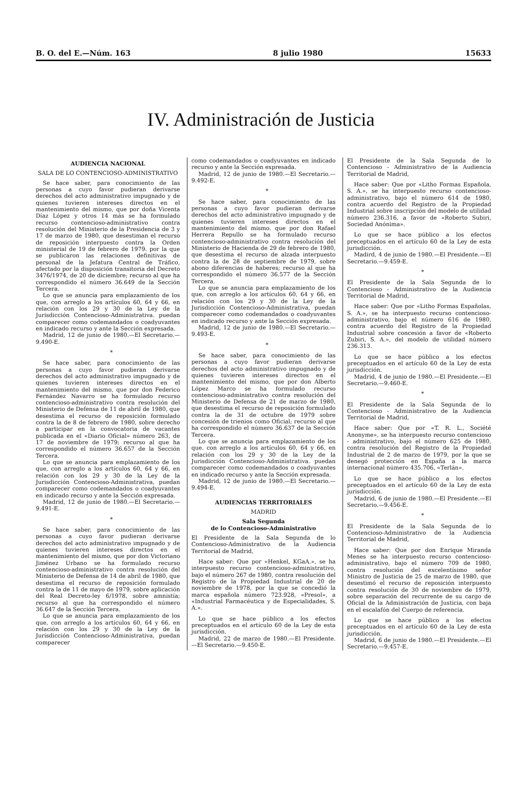B. O. del E.—Núm. 163 8 julio 1980 15633
IV. Administración de Justicia
AUDIENCIA NACIONAL
SALA DE LO CONTENCIOSO-ADMINISTRATIVO
Se hace saber, para conocimiento de las personas a cuyo favor pudieran derivarse derechos del acto administrativo impugnado y de quienes tuvieren intereses directos en el mantenimiento del mismo, que por doña Vicenta Díaz López y otros 14 más se ha formulado recurso contencioso-administrativo contra resolución del Ministerio de la Presidencia de 3 y 17 de marzo de 1980, que desestiman el recurso de reposición interpuesto contra la Orden ministerial de 19 de febrero de 1979. por la que se publicaron las relaciones definitivas de personal de la Jefatura Central de Tráfico, afectado por la disposición transitoria del Decreto 3476/1974, de 20 de diciembre; recurso al que ha correspondido el número 36.649 de la Sección Tercera.
Lo que se anuncia para emplazamiento de los que, con arreglo a los artículos 60, 64 y 66, en relación con los 29 y 30 de la Ley de la Jurisdicción Contencioso-Administrativa. puedan comparecer como codemandados o coadyuvantes en indicado recurso y ante la Sección expresada.
Madrid, 12 de junio de 1980.—El Secretario.—9.490-E.
*
Se hace saber, para conocimiento de las personas a cuyo favor pudieran derivarse derechos del acto administrativo impugnado y de quienes tuvieren intereses directos en el mantenimiento del mismo, que por don Federico Fernández Navarro se ha formulado recurso contencioso-administrativo contra resolución del Ministerio de Defensa de 11 de abril de 1980, que desestima el recurso de reposición formulado contra la de 8 de febrero de 1980, sobre derecho a participar en la convocatoria de vacantes publicada en el «Diario Oficial» número 263, de 17 de noviembre de 1979; recurso al que ha correspondido el número 36.657 de la Sección Tercera.
Lo que se anuncia para emplazamiento de los que, con arreglo a los artículos 60, 64 y 66, en relación con los 29 y 30 de la Ley de la Jurisdicción Contencioso-Administrativa, puedan comparecer como codemandados o coadyuvantes en indicado recurso y ante la Sección expresada.
Madrid, 12 de junio de 1980.—El Secretario.—9.491-E.
*
Se hace saber, para conocimiento de las personas a cuyo favor pudieran derivarse derechos del acto administrativo impugnado y de quienes tuvieren intereses directos en el mantenimiento del mismo, que por don Victoriano Jiménez Urbano se ha formulado recurso contencioso-administrativo contra resolución del Ministerio de Defensa de 14 de abril de 1980, que desestima el recurso de reposición formulado contra la de 11 de mayo de 1979, sobre aplicación del Real Decreto-ley 6/1978, sobre amnistía; recurso al que ha correspondido el número 36.647 de la Sección Tercera.
Lo que se anuncia para emplazamiento de los que, con arreglo a los artículos 60, 64 y 66, en relación con los 29 y 30 de la Ley de la Jurisdicción Contencioso-Administrativa, puedan comparecer
como codemandados o coadyuvantes en indicado recurso y ante la Sección expresada.
Madrid, 12 de junio de 1980.—El Secretario.—9.492-E.
*
Se hace saber, para conocimiento de las personas a cuyo favor pudieran derivarse derechos del acto administrativo impugnado y de quienes tuvieren intereses directos en el mantenimiento del mismo. que por don Rafael Herrera Repullo se ha formulado recurso contencioso-administrativo contra resolución del Ministerio de Hacienda de 29 de febrero de 1980, que desestima el recurso de alzada interpuesto contra la de 28 de septiembre de 1979, sobre abono diferencias de haberes; recurso al que ha correspondido el número 36.577 de la Sección Tercera.
Lo que se anuncia para emplazamiento de los que, con arreglo a los artículos 60, 64 y 66, en relación con los 29 y 30 de la Ley de la Jurisdicción Contencioso-Administrativa, puedan comparecer como codemandados o coadyuvantes en indicado recurso y ante la Sección expresada.
Madrid, 12 de junio de 1980.—El Secretario.—9.493-E.
*
Se hace saber, para conocimiento de las personas a cuyo favor pudieran derivarse derechos del acto administrativo impugnado y de quienes tuvieren intereses directos en el mantenimiento del mismo, que por don Alberto López Marco se ha formulado recurso contencioso-administrativo contra resolución del Ministerio de Defensa de 21 de marzo de 1980, que desestima el recurso de reposición formulado contra la de 31 de octubre de 1979 sobre concesión de trienios como Oficial; recurso al que ha correspondido el número 36.637 de la Sección Tercera.
Lo que se anuncia para emplazamiento de los que. con arreglo a los artículos 60, 64 y 66, en relación con los 29 y 30 de la Ley de la Jurisdicción Contencioso-Administrativa. puedan comparecer como codemandados o coadyuvantes en indicado recurso y ante la Sección expresada.
Madrid, 12 de junio de 1980.—El Secretario.—9.494-E.
AUDIENCIAS TERRITORIALES
MADRID
Sala Segunda
de lo Contencioso-Administrativo
El Presidente de la Sala Segunda de lo Contencioso-Administrativo de la Audiencia Territorial de Madrid,
Hace saber: Que por «Henkel, KGaA.», se ha interpuesto recurso contencioso-administrativo, bajo el número 267 de 1980, contra resolución del Registro de la Propiedad Industrial de 20 de noviembre de 1978, por la que se concedió la marca española número 723.928, «Presol», a «Industrial Farmacéutica y de Especialidades, S. A.».
Lo que se hace público a los efectos preceptuados en el artículo 60 de la Ley de esta jurisdicción.
Madrid, 22 de marzo de 1980.—El Presidente.—El Secretario.—9.450-E.
El Presidente de la Sala Segunda de lo Contencioso - Administrativo de la Audiencia Territorial de Madrid,
Hace saber: Que por «Litho Formas Española, S. A.», se ha interpuesto recurso contencioso-administrativo, bajo el número 614 de 1980, contra acuerdo del Registro de la Propiedad Industrial sobre inscripción del modelo de utilidad número 236.316, a favor de «Roberto Subiri, Sociedad Anónima».
Lo que se hace público a los efectos preceptuados en el artículo 60 de la Ley de esta jurisdicción.
Madird, 4 de junio de 1980.—El Presidente.—El Secretario.—9.459-E.
*
El Presidente de la Sala Segunda de lo Contencioso - Administrativo de la Audiencia Territorial de Madrid,
Hace saber: Que por «Litho Formas Españolas, S. A.», se ha interpuesto recurso contencioso-administrativo, bajo el número 616 de 1980, contra acuerdo del Registro de la Propiedad Industrial sobre concesión a favor de «Roberto Zubiri, S. A.», del modelo de utilidad número 236.313.
Lo que se hace público a los efectos preceptuados en el artículo 60 de la Ley de esta jurisdicción.
Madrid, 4 de junio de 1980.—El Presidente.—El Secretario.—9.460-E.
*
El Presidente de la Sala Segunda de lo Contencioso - Administrativo de la Audiencia Territorial de Madrid,
Hace saber: Que por «T. R. L., Société Anonyme», se ha interpuesto recurso contencioso - administrativo, bajo el número 625 de 1980, contra resolución del Registro de la Propiedad Industrial de 2 de marzo de 1979, por la que se denegó protección en España a la marca internacional número 435.706, «Terlán».
Lo que se hace público a los efectos preceptuados en el artículo 60 de la Ley de esta jurisdicción.
Madrid, 6 de junio de 1980.—El Presidente.—El Secretario.—9.456-E.
*
El Presidente de la Sala Segunda de lo Contencioso-Administrativo de la Audiencia Territorial de Madrid,
Hace saber: Que por don Enrique Miranda Menes se ha interpuesto recurso contencioso-administrativo, bajo el número 709 de 1980, contra resolución del excelentísimo señor Ministro de Justicia de 25 de marzo de 1980, que desestimó el recurso de reposición interpuesto contra resolución de 30 de noviembre de 1979, sobre separación del recurrente de su cargo de Oficial de la Administración de Justicia, con baja en el escalafón del Cuerpo de referencia.
Lo que se hace público a los efectos preceptuados en el artículo 60 de la Ley de esta jurisdicción.
Madrid, 6 de junio de 1980.—El Presidente.—El Secretario.—9.457-E.